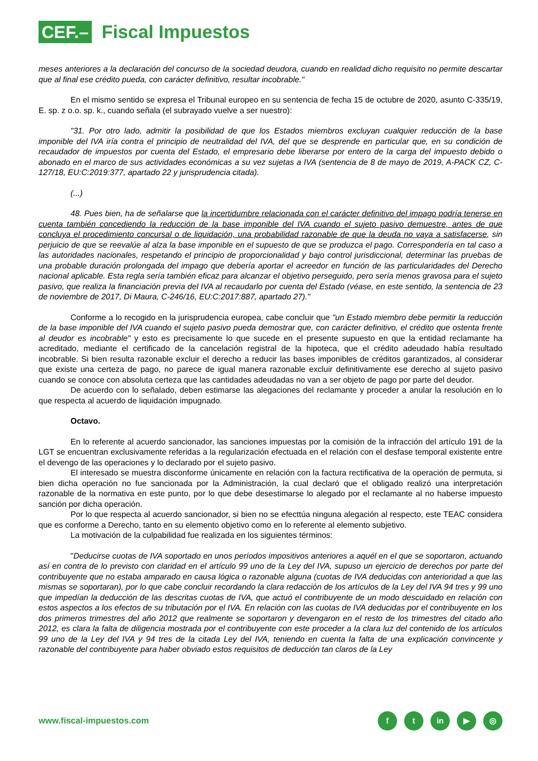CEF.–
Fiscal Impuestos
meses anteriores a la declaración del concurso de la sociedad deudora, cuando en realidad dicho requisito no permite descartar que al final ese crédito pueda, con carácter definitivo, resultar incobrable."
En el mismo sentido se expresa el Tribunal europeo en su sentencia de fecha 15 de octubre de 2020, asunto C-335/19, E. sp. z o.o. sp. k., cuando señala (el subrayado vuelve a ser nuestro):
"31. Por otro lado, admitir la posibilidad de que los Estados miembros excluyan cualquier reducción de la base imponible del IVA iría contra el principio de neutralidad del IVA, del que se desprende en particular que, en su condición de recaudador de impuestos por cuenta del Estado, el empresario debe liberarse por entero de la carga del impuesto debido o abonado en el marco de sus actividades económicas a su vez sujetas a IVA (sentencia de 8 de mayo de 2019, A-PACK CZ, C-127/18, EU:C:2019:377, apartado 22 y jurisprudencia citada).
(...)
48. Pues bien, ha de señalarse que la incertidumbre relacionada con el carácter definitivo del impago podría tenerse en cuenta también concediendo la reducción de la base imponible del IVA cuando el sujeto pasivo demuestre, antes de que concluya el procedimiento concursal o de liquidación, una probabilidad razonable de que la deuda no vaya a satisfacerse, sin perjuicio de que se reevalúe al alza la base imponible en el supuesto de que se produzca el pago. Correspondería en tal caso a las autoridades nacionales, respetando el principio de proporcionalidad y bajo control jurisdiccional, determinar las pruebas de una probable duración prolongada del impago que debería aportar el acreedor en función de las particularidades del Derecho nacional aplicable. Esta regla sería también eficaz para alcanzar el objetivo perseguido, pero sería menos gravosa para el sujeto pasivo, que realiza la financiación previa del IVA al recaudarlo por cuenta del Estado (véase, en este sentido, la sentencia de 23 de noviembre de 2017, Di Maura, C-246/16, EU:C:2017:887, apartado 27)."
Conforme a lo recogido en la jurisprudencia europea, cabe concluir que "un Estado miembro debe permitir la reducción de la base imponible del IVA cuando el sujeto pasivo pueda demostrar que, con carácter definitivo, el crédito que ostenta frente al deudor es incobrable" y esto es precisamente lo que sucede en el presente supuesto en que la entidad reclamante ha acreditado, mediante el certificado de la cancelación registral de la hipoteca, que el crédito adeudado había resultado incobrable. Si bien resulta razonable excluir el derecho a reducir las bases imponibles de créditos garantizados, al considerar que existe una certeza de pago, no parece de igual manera razonable excluir definitivamente ese derecho al sujeto pasivo cuando se conoce con absoluta certeza que las cantidades adeudadas no van a ser objeto de pago por parte del deudor.
De acuerdo con lo señalado, deben estimarse las alegaciones del reclamante y proceder a anular la resolución en lo que respecta al acuerdo de liquidación impugnado.
Octavo.
En lo referente al acuerdo sancionador, las sanciones impuestas por la comisión de la infracción del artículo 191 de la LGT se encuentran exclusivamente referidas a la regularización efectuada en el relación con el desfase temporal existente entre el devengo de las operaciones y lo declarado por el sujeto pasivo.
El interesado se muestra disconforme únicamente en relación con la factura rectificativa de la operación de permuta, si bien dicha operación no fue sancionada por la Administración, la cual declaró que el obligado realizó una interpretación razonable de la normativa en este punto, por lo que debe desestimarse lo alegado por el reclamante al no haberse impuesto sanción por dicha operación.
Por lo que respecta al acuerdo sancionador, si bien no se efecttúa ninguna alegación al respecto, este TEAC considera que es conforme a Derecho, tanto en su elemento objetivo como en lo referente al elemento subjetivo.
La motivación de la culpabilidad fue realizada en los siguientes términos:
"Deducirse cuotas de IVA soportado en unos períodos impositivos anteriores a aquél en el que se soportaron, actuando así en contra de lo previsto con claridad en el artículo 99 uno de la Ley del IVA, supuso un ejercicio de derechos por parte del contribuyente que no estaba amparado en causa lógica o razonable alguna (cuotas de IVA deducidas con anterioridad a que las mismas se soportaran), por lo que cabe concluir recordando la clara redacción de los artículos de la Ley del IVA 94 tres y 99 uno que impedían la deducción de las descritas cuotas de IVA, que actuó el contribuyente de un modo descuidado en relación con estos aspectos a los efectos de su tributación por el IVA. En relación con las cuotas de IVA deducidas por el contribuyente en los dos primeros trimestres del año 2012 que realmente se soportaron y devengaron en el resto de los trimestres del citado año 2012, es clara la falta de diligencia mostrada por el contribuyente con este proceder a la clara luz del contenido de los artículos 99 uno de la Ley del IVA y 94 tres de la citada Ley del IVA, teniendo en cuenta la falta de una explicación convincente y razonable del contribuyente para haber obviado estos requisitos de deducción tan claros de la Ley
www.fiscal-impuestos.com
ft in ▶ ◎